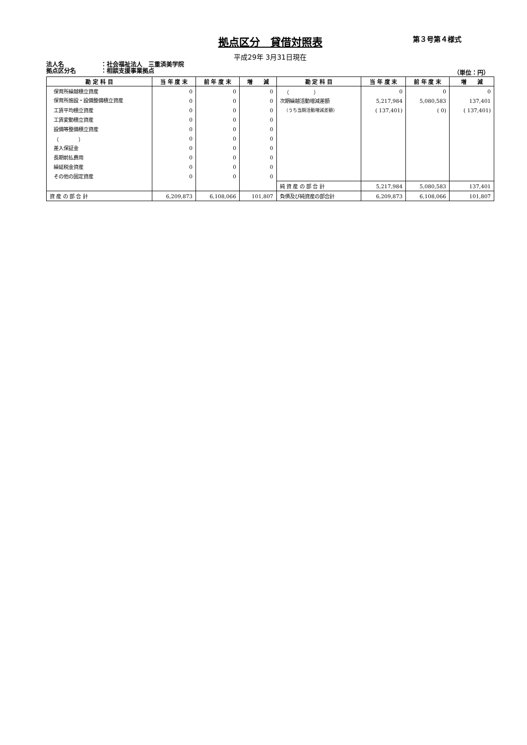拠点区分　貸借対照表
第３号第４様式
平成29年 3月31日現在
法人名 ：社会福祉法人　三重済美学院
拠点区分名 ：相談支援事業拠点
（単位：円）
| 勘 定 科 目 | 当 年 度 末 | 前 年 度 末 | 増 減 | 勘 定 科 目 | 当 年 度 末 | 前 年 度 末 | 増 減 |
| --- | --- | --- | --- | --- | --- | --- | --- |
| 保育所繰越積立資産 | 0 | 0 | 0 | （ ） | 0 | 0 | 0 |
| 保育所施設・設備整備積立資産 | 0 | 0 | 0 | 次期繰越活動増減差額 | 5,217,984 | 5,080,583 | 137,401 |
| 工賃平均積立資産 | 0 | 0 | 0 | （うち当期活動増減差額） | ( 137,401) | ( 0) | ( 137,401) |
| 工賃変動積立資産 | 0 | 0 | 0 | | | | |
| 設備等整備積立資産 | 0 | 0 | 0 | | | | |
| （ ） | 0 | 0 | 0 | | | | |
| 差入保証金 | 0 | 0 | 0 | | | | |
| 長期前払費用 | 0 | 0 | 0 | | | | |
| 繰延税金資産 | 0 | 0 | 0 | | | | |
| その他の固定資産 | 0 | 0 | 0 | | | | |
| | | | | 純 資 産 の 部 合 計 | 5,217,984 | 5,080,583 | 137,401 |
| 資 産 の 部 合 計 | 6,209,873 | 6,108,066 | 101,807 | 負債及び純資産の部合計 | 6,209,873 | 6,108,066 | 101,807 |